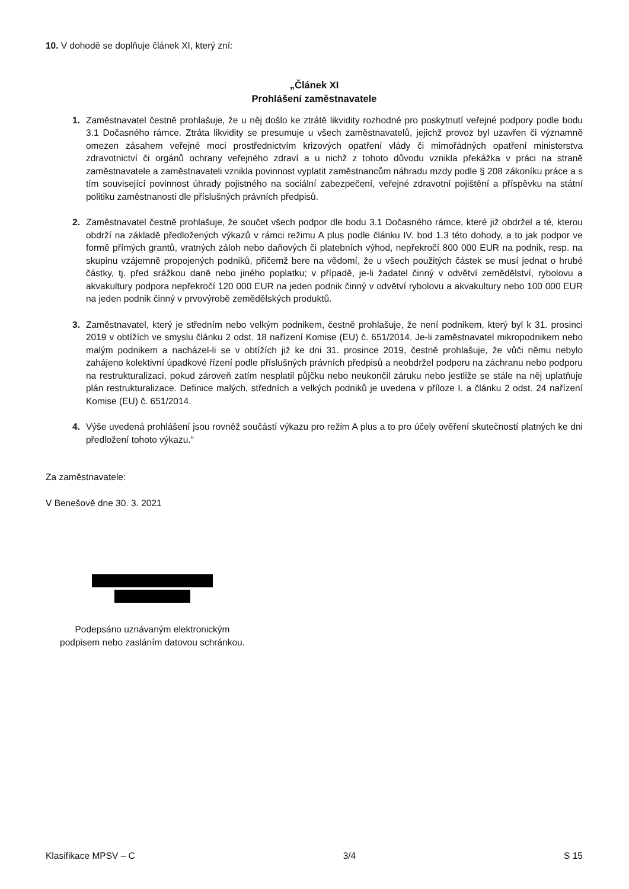10. V dohodě se doplňuje článek XI, který zní:
„Článek XI
Prohlášení zaměstnavatele
1. Zaměstnavatel čestně prohlašuje, že u něj došlo ke ztrátě likvidity rozhodné pro poskytnutí veřejné podpory podle bodu 3.1 Dočasného rámce. Ztráta likvidity se presumuje u všech zaměstnavatelů, jejichž provoz byl uzavřen či významně omezen zásahem veřejné moci prostřednictvím krizových opatření vlády či mimořádných opatření ministerstva zdravotnictví či orgánů ochrany veřejného zdraví a u nichž z tohoto důvodu vznikla překážka v práci na straně zaměstnavatele a zaměstnavateli vznikla povinnost vyplatit zaměstnancům náhradu mzdy podle § 208 zákoníku práce a s tím související povinnost úhrady pojistného na sociální zabezpečení, veřejné zdravotní pojištění a příspěvku na státní politiku zaměstnanosti dle příslušných právních předpisů.
2. Zaměstnavatel čestně prohlašuje, že součet všech podpor dle bodu 3.1 Dočasného rámce, které již obdržel a té, kterou obdrží na základě předložených výkazů v rámci režimu A plus podle článku IV. bod 1.3 této dohody, a to jak podpor ve formě přímých grantů, vratných záloh nebo daňových či platebních výhod, nepřekročí 800 000 EUR na podnik, resp. na skupinu vzájemně propojených podniků, přičemž bere na vědomí, že u všech použitých částek se musí jednat o hrubé částky, tj. před srážkou daně nebo jiného poplatku; v případě, je-li žadatel činný v odvětví zemědělství, rybolovu a akvakultury podpora nepřekročí 120 000 EUR na jeden podnik činný v odvětví rybolovu a akvakultury nebo 100 000 EUR na jeden podnik činný v prvovýrobě zemědělských produktů.
3. Zaměstnavatel, který je středním nebo velkým podnikem, čestně prohlašuje, že není podnikem, který byl k 31. prosinci 2019 v obtížích ve smyslu článku 2 odst. 18 nařízení Komise (EU) č. 651/2014. Je-li zaměstnavatel mikropodnikem nebo malým podnikem a nacházel-li se v obtížích již ke dni 31. prosince 2019, čestně prohlašuje, že vůči němu nebylo zahájeno kolektivní úpadkové řízení podle příslušných právních předpisů a neobdržel podporu na záchranu nebo podporu na restrukturalizaci, pokud zároveň zatím nesplatil půjčku nebo neukončil záruku nebo jestliže se stále na něj uplatňuje plán restrukturalizace. Definice malých, středních a velkých podniků je uvedena v příloze I. a článku 2 odst. 24 nařízení Komise (EU) č. 651/2014.
4. Výše uvedená prohlášení jsou rovněž součástí výkazu pro režim A plus a to pro účely ověření skutečností platných ke dni předložení tohoto výkazu.“
Za zaměstnavatele:
V Benešově dne 30. 3. 2021
Podepsáno uznávaným elektronickým
podpisem nebo zasláním datovou schránkou.
Klasifikace MPSV – C 3/4 S 15